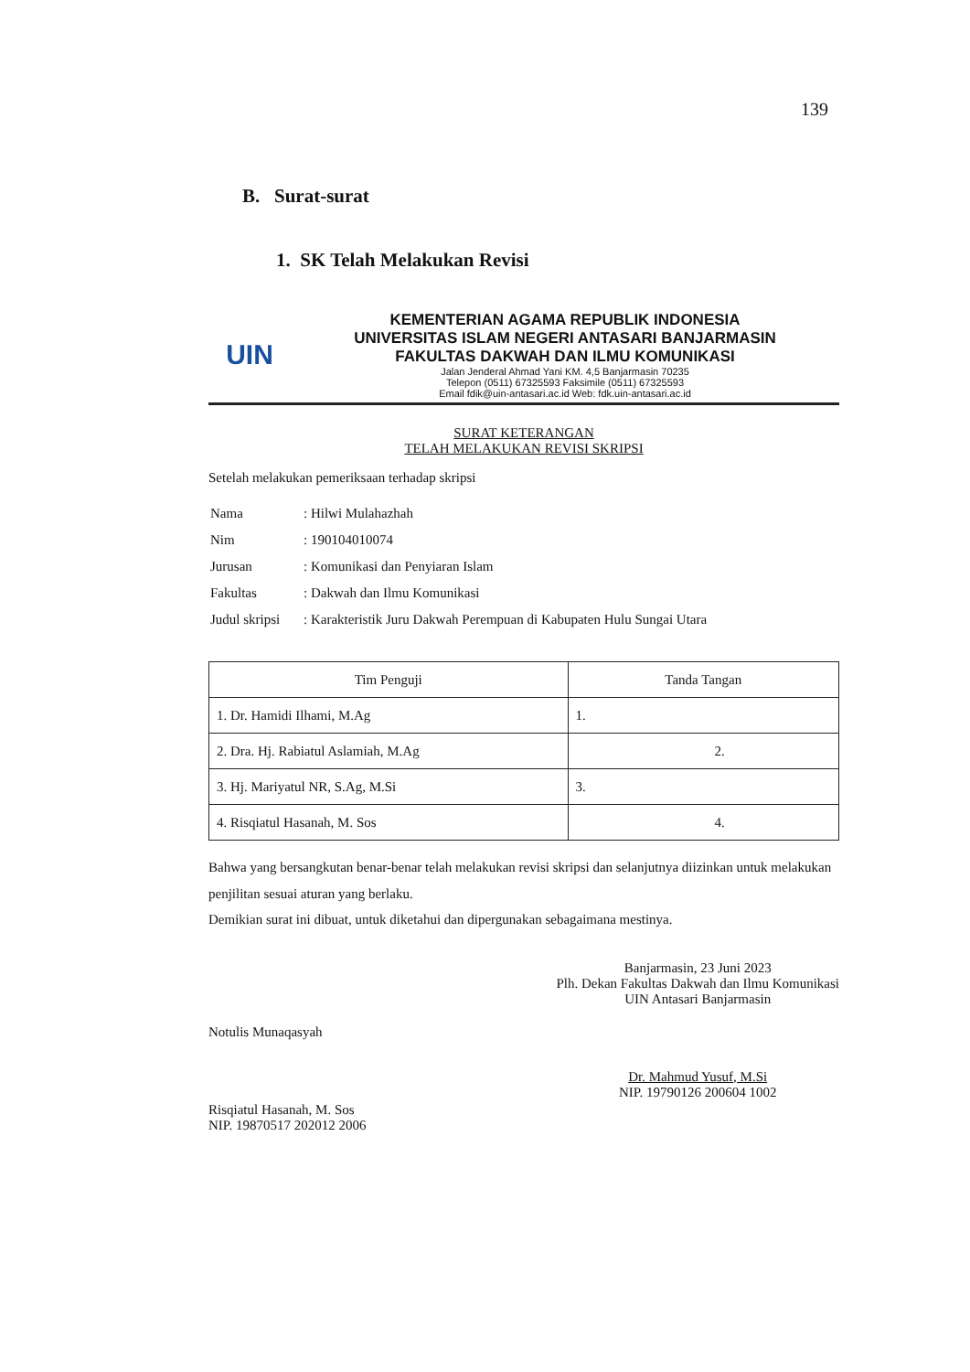139
B. Surat-surat
1. SK Telah Melakukan Revisi
UIN
KEMENTERIAN AGAMA REPUBLIK INDONESIA
UNIVERSITAS ISLAM NEGERI ANTASARI BANJARMASIN
FAKULTAS DAKWAH DAN ILMU KOMUNIKASI
Jalan Jenderal Ahmad Yani KM. 4,5 Banjarmasin 70235
Telepon (0511) 67325593 Faksimile (0511) 67325593
Email fdik@uin-antasari.ac.id Web: fdk.uin-antasari.ac.id
SURAT KETERANGAN
TELAH MELAKUKAN REVISI SKRIPSI
Setelah melakukan pemeriksaan terhadap skripsi
| Nama | : Hilwi Mulahazhah |
| Nim | : 190104010074 |
| Jurusan | : Komunikasi dan Penyiaran Islam |
| Fakultas | : Dakwah dan Ilmu Komunikasi |
| Judul skripsi | : Karakteristik Juru Dakwah Perempuan di Kabupaten Hulu Sungai Utara |
| Tim Penguji | Tanda Tangan |
| --- | --- |
| 1. Dr. Hamidi Ilhami, M.Ag | 1. |
| 2. Dra. Hj. Rabiatul Aslamiah, M.Ag | 2. |
| 3. Hj. Mariyatul NR, S.Ag, M.Si | 3. |
| 4. Risqiatul Hasanah, M. Sos | 4. |
Bahwa yang bersangkutan benar-benar telah melakukan revisi skripsi dan selanjutnya diizinkan untuk melakukan penjilitan sesuai aturan yang berlaku.
Demikian surat ini dibuat, untuk diketahui dan dipergunakan sebagaimana mestinya.
Notulis Munaqasyah
Risqiatul Hasanah, M. Sos
NIP. 19870517 202012 2006
Banjarmasin, 23 Juni 2023
Plh. Dekan Fakultas Dakwah dan Ilmu Komunikasi
UIN Antasari Banjarmasin
Dr. Mahmud Yusuf, M.Si
NIP. 19790126 200604 1002